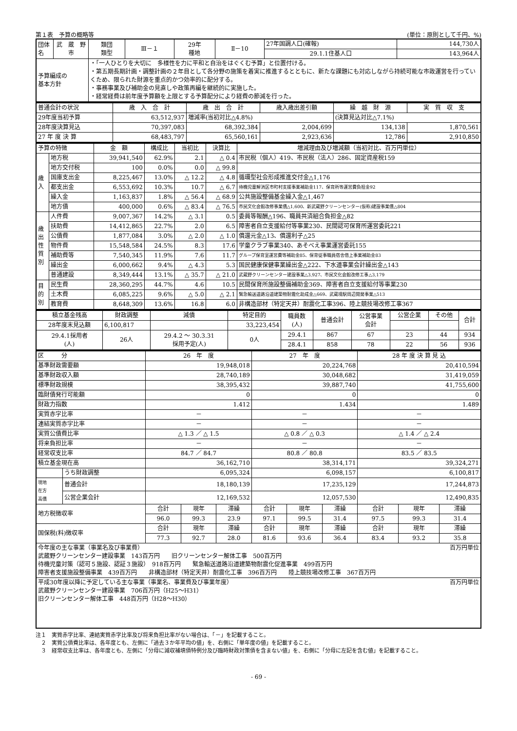第１表　予算の概略等 (単位：原則として千円、%)
| 団体名 | 武 蔵 野 市 | 類団 類型 | Ⅲ－１ | 29年 種地 | Ⅱ－10 | 27年国調人口(確報) | 144,730人 |
| | | | | | | 29.1.1住基人口 | 143,964人 |
| 予算編成の 基本方針 | | ・「一人ひとりを大切に 多様性を力に平和と自治をはぐくむ予算」と位置付ける。 ・第五期長期計画・調整計画の２年目として各分野の施策を着実に推進するとともに、新たな課題にも対応しながら持続可能な市政運営を行っていくため、限られた財源を重点的かつ効率的に配分する。 ・事務事業及び補助金の見直しや政策再編を継続的に実施した。 ・経常経費は前年度予算額を上限とする予算配分により経費の節減を行った。 | | | | | |
| 普通会計の状況 | 歳 入 合 計 | 歳 出 合 計 | 歳入歳出差引額 | 繰 越 財 源 | 実 質 収 支 |
| 29年度当初予算 | 63,512,937 | 増減率(当初対比△4.8%) | | (決算見込対比△7.1%) | |
| 28年度決算見込 | 70,397,083 | 68,392,384 | 2,004,699 | 134,138 | 1,870,561 |
| 27 年 度 決 算 | 68,483,797 | 65,560,161 | 2,923,636 | 12,786 | 2,910,850 |
| 予算の特徴 | | 金 額 | 構成比 | 当初比 | 決算比 | 増減理由及び増減額（当初対比、百万円単位） |
| 歳 入 | 地方税 | 39,941,540 | 62.9% | 2.1 | △ 0.4 | 市民税（個人）419、市民税（法人）286、固定資産税159 |
| | 地方交付税 | 100 | 0.0% | 0.0 | △ 99.8 | |
| | 国庫支出金 | 8,225,467 | 13.0% | △ 12.2 | △ 4.8 | 循環型社会形成推進交付金△1,176 |
| | 都支出金 | 6,553,692 | 10.3% | 10.7 | △ 6.7 | 待機児童解消区市町村支援事業補助金117、保育所等運営費負担金92 |
| | 繰入金 | 1,163,837 | 1.8% | △ 56.4 | △ 68.9 | 公共施設整備基金繰入金△1,467 |
| | 地方債 | 400,000 | 0.6% | △ 83.4 | △ 76.5 | 市民文化会館改修事業債△1,600、新武蔵野クリーンセンター(仮称)建設事業債△804 |
| 歳 出 性 質 別 | 人件費 | 9,007,367 | 14.2% | △ 3.1 | 0.5 | 委員等報酬△196、職員共済組合負担金△82 |
| | 扶助費 | 14,412,865 | 22.7% | 2.0 | 6.5 | 障害者自立支援給付等事業230、民間認可保育所運営委託221 |
| | 公債費 | 1,877,084 | 3.0% | △ 2.0 | △ 1.0 | 償還元金△13、償還利子△25 |
| | 物件費 | 15,548,584 | 24.5% | 8.3 | 17.6 | 学童クラブ事業340、あそべえ事業運営委託155 |
| | 補助費等 | 7,540,345 | 11.9% | 7.6 | 11.7 | グループ保育室運営費等補助金85、保育従事職員宿舎借上事業補助金83 |
| | 繰出金 | 6,000,662 | 9.4% | △ 4.3 | 5.3 | 国民健康保健事業繰出金△222、下水道事業会計繰出金△143 |
| | 普通建設 | 8,349,444 | 13.1% | △ 35.7 | △ 21.0 | 武蔵野クリーンセンター建設事業△3,927、市民文化会館改修工事△3,179 |
| 目 的 別 | 民生費 | 28,360,295 | 44.7% | 4.6 | 10.5 | 民間保育所施設整備補助金369、障害者自立支援給付等事業230 |
| | 土木費 | 6,085,225 | 9.6% | △ 5.0 | △ 2.1 | 緊急輸送道路沿道建築物耐震化助成金△669、武蔵境駅周辺開発事業△513 |
| | 教育費 | 8,648,309 | 13.6% | 16.8 | 6.0 | 非構造部材（特定天井）耐震化工事396、陸上競技場改修工事367 |
| 積立基金残高 | 財政調整 | 減債 | 特定目的 | 職員数 (人) | 普通会計 | 公営事業 会計 | 公営企業 | その他 | 合計 |
| 28年度末見込額 | 6,100,817 | | 33,223,454 | | | | | | |
| 29.4.1採用者 (人) | 26人 | 29.4.2 ～ 30.3.31 採用予定(人) | 0人 | 29.4.1 | 867 | 67 | 23 | 44 | 934 |
| | | | | 28.4.1 | 858 | 78 | 22 | 56 | 936 |
| 区 分 | | 26 年 度 | | | 27 年 度 | | | 28 年 度 決 算 見 込 | | |
| 基準財政需要額 | | 19,948,018 | | | 20,224,768 | | | 20,410,594 | | |
| 基準財政収入額 | | 28,740,189 | | | 30,048,682 | | | 31,419,059 | | |
| 標準財政規模 | | 38,395,432 | | | 39,887,740 | | | 41,755,600 | | |
| 臨財債発行可能額 | | 0 | | | 0 | | | 0 | | |
| 財政力指数 | | 1.412 | | | 1.434 | | | 1.489 | | |
| 実質赤字比率 | | － | | | － | | | － | | |
| 連結実質赤字比率 | | － | | | － | | | － | | |
| 実質公債費比率 | | △ 1.3 ／ △ 1.5 | | | △ 0.8 ／ △ 0.3 | | | △ 1.4 ／ △ 2.4 | | |
| 将来負担比率 | | － | | | － | | | － | | |
| 経常収支比率 | | 84.7 ／ 84.7 | | | 80.8 ／ 80.8 | | | 83.5 ／ 83.5 | | |
| 積立基金現在高 | | 36,162,710 | | | 38,314,171 | | | 39,324,271 | | |
| | うち財政調整 | 6,095,324 | | | 6,098,157 | | | 6,100,817 | | |
| 現地 在方 高債 | 普通会計 | 18,180,139 | | | 17,235,129 | | | 17,244,873 | | |
| | 公営企業会計 | 12,169,532 | | | 12,057,530 | | | 12,490,835 | | |
| 地方税徴収率 | | 合計 | 現年 | 滞繰 | 合計 | 現年 | 滞繰 | 合計 | 現年 | 滞繰 |
| | | 96.0 | 99.3 | 23.9 | 97.1 | 99.5 | 31.4 | 97.5 | 99.3 | 31.4 |
| 国保税(料)徴収率 | | 合計 | 現年 | 滞繰 | 合計 | 現年 | 滞繰 | 合計 | 現年 | 滞繰 |
| | | 77.3 | 92.7 | 28.0 | 81.6 | 93.6 | 36.4 | 83.4 | 93.2 | 35.8 |
| 今年度の主な事業（事業名及び事業費） 百万円単位 武蔵野クリーンセンター建設事業 143百万円 旧クリーンセンター解体工事 500百万円 待機児童対策（認可５施設、認証３施設） 918百万円 緊急輸送道路沿道建築物耐震化促進事業 499百万円 障害者支援施設整備事業 439百万円 非構造部材（特定天井）耐震化工事 396百万円 陸上競技場改修工事 367百万円 | | | | | | | | | | |
| 平成30年度以降に予定している主な事業（事業名、事業費及び事業年度） 百万円単位 武蔵野クリーンセンター建設事業 706百万円（H25～H31） 旧クリーンセンター解体工事 448百万円（H28～H30） | | | | | | | | | | |
注１　実質赤字比率、連結実質赤字比率及び将来負担比率がない場合は、「－」を記載すること。
　２　実質公債費比率は、各年度とも、左側に「過去３か年平均の値」を、右側に「単年度の値」を記載すること。
　３　経常収支比率は、各年度とも、左側に「分母に減収補填債特例分及び臨時財政対策債を含まない値」を、右側に「分母に左記を含む値」を記載すること。
- 69 -